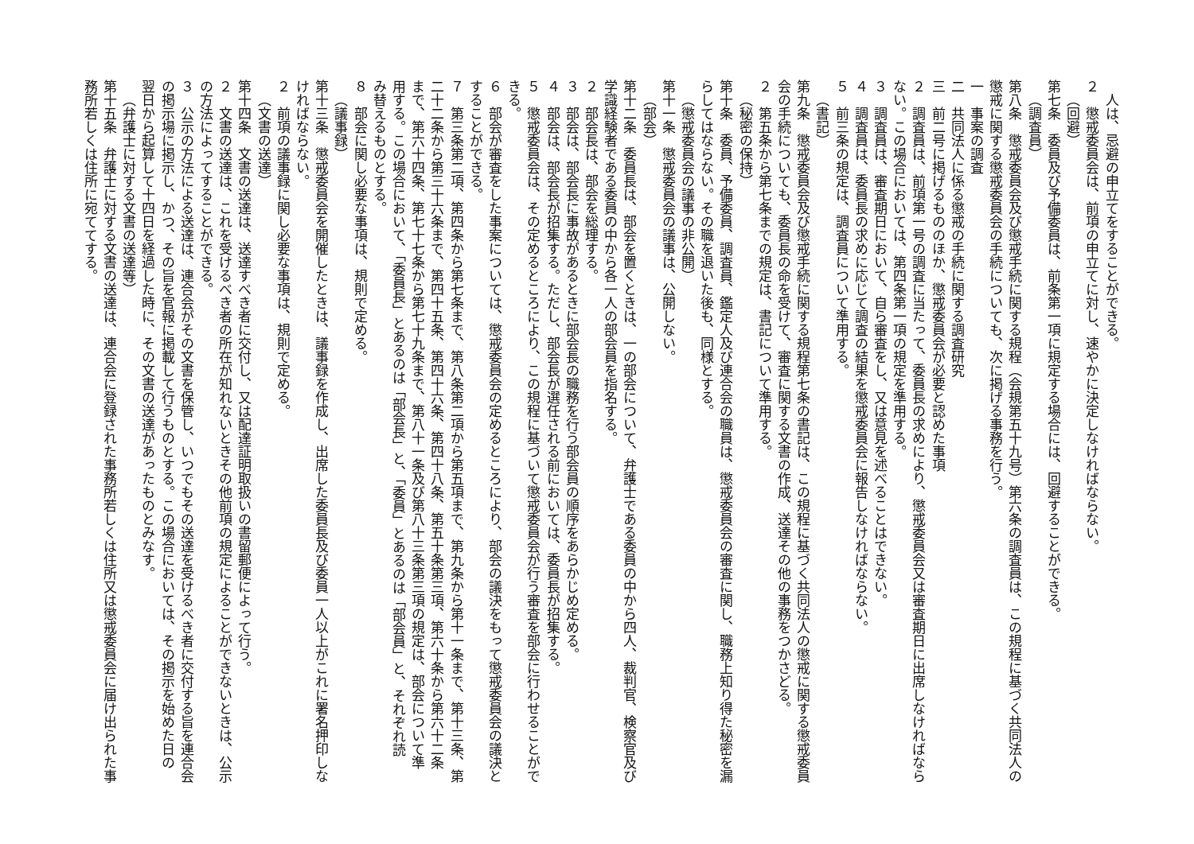人は、忌避の申立てをすることができる。
２　懲戒委員会は、前項の申立てに対し、速やかに決定しなければならない。
（回避）
第七条　委員及び予備委員は、前条第一項に規定する場合には、回避することができる。
（調査員）
第八条　懲戒委員会及び懲戒手続に関する規程（会規第五十九号）第六条の調査員は、この規程に基づく共同法人の
懲戒に関する懲戒委員会の手続についても、次に掲げる事務を行う。
一　事案の調査
二　共同法人に係る懲戒の手続に関する調査研究
三　前二号に掲げるもののほか、懲戒委員会が必要と認めた事項
２　調査員は、前項第一号の調査に当たって、委員長の求めにより、懲戒委員会又は審査期日に出席しなければなら
ない。この場合においては、第四条第一項の規定を準用する。
３　調査員は、審査期日において、自ら審査をし、又は意見を述べることはできない。
４　調査員は、委員長の求めに応じて調査の結果を懲戒委員会に報告しなければならない。
５　前三条の規定は、調査員について準用する。
（書記）
第九条　懲戒委員会及び懲戒手続に関する規程第七条の書記は、この規程に基づく共同法人の懲戒に関する懲戒委員
会の手続についても、委員長の命を受けて、審査に関する文書の作成、送達その他の事務をつかさどる。
２　第五条から第七条までの規定は、書記について準用する。
（秘密の保持）
第十条　委員、予備委員、調査員、鑑定人及び連合会の職員は、懲戒委員会の審査に関し、職務上知り得た秘密を漏
らしてはならない。その職を退いた後も、同様とする。
（懲戒委員会の議事の非公開）
第十一条　懲戒委員会の議事は、公開しない。
（部会）
第十二条　委員長は、部会を置くときは、一の部会について、弁護士である委員の中から四人、裁判官、検察官及び
学識経験者である委員の中から各一人の部会員を指名する。
２　部会長は、部会を総理する。
３　部会は、部会長に事故があるときに部会長の職務を行う部会員の順序をあらかじめ定める。
４　部会は、部会長が招集する。ただし、部会長が選任される前においては、委員長が招集する。
５　懲戒委員会は、その定めるところにより、この規程に基づいて懲戒委員会が行う審査を部会に行わせることがで
きる。
６　部会が審査をした事案については、懲戒委員会の定めるところにより、部会の議決をもって懲戒委員会の議決と
することができる。
７　第三条第二項、第四条から第七条まで、第八条第二項から第五項まで、第九条から第十一条まで、第十三条、第
二十二条から第三十六条まで、第四十五条、第四十六条、第四十八条、第五十条第三項、第六十条から第六十二条
まで、第六十四条、第七十七条から第七十九条まで、第八十一条及び第八十三条第三項の規定は、部会について準
用する。この場合において、「委員長」とあるのは「部会長」と、「委員」とあるのは「部会員」と、それぞれ読
み替えるものとする。
８　部会に関し必要な事項は、規則で定める。
（議事録）
第十三条　懲戒委員会を開催したときは、議事録を作成し、出席した委員長及び委員一人以上がこれに署名押印しな
ければならない。
２　前項の議事録に関し必要な事項は、規則で定める。
（文書の送達）
第十四条　文書の送達は、送達すべき者に交付し、又は配達証明取扱いの書留郵便によって行う。
２　文書の送達は、これを受けるべき者の所在が知れないときその他前項の規定によることができないときは、公示
の方法によってすることができる。
３　公示の方法による送達は、連合会がその文書を保管し、いつでもその送達を受けるべき者に交付する旨を連合会
の掲示場に掲示し、かつ、その旨を官報に掲載して行うものとする。この場合においては、その掲示を始めた日の
翌日から起算して十四日を経過した時に、その文書の送達があったものとみなす。
（弁護士に対する文書の送達等）
第十五条　弁護士に対する文書の送達は、連合会に登録された事務所若しくは住所又は懲戒委員会に届け出られた事
務所若しくは住所に宛ててする。